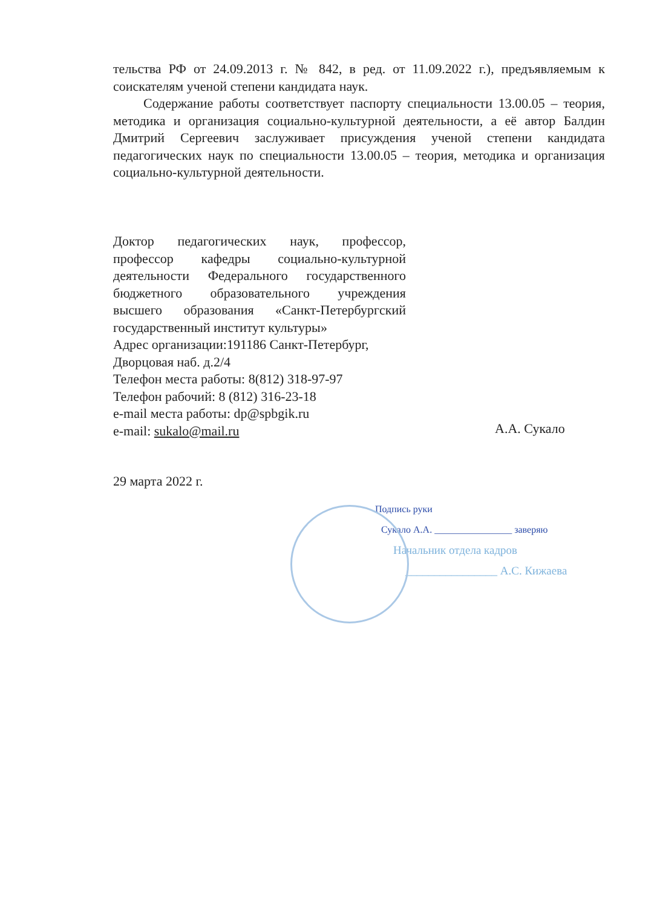тельства РФ от 24.09.2013 г. № 842, в ред. от 11.09.2022 г.), предъявляемым к соискателям ученой степени кандидата наук.
Содержание работы соответствует паспорту специальности 13.00.05 – теория, методика и организация социально-культурной деятельности, а её автор Балдин Дмитрий Сергеевич заслуживает присуждения ученой степени кандидата педагогических наук по специальности 13.00.05 – теория, методика и организация социально-культурной деятельности.
Доктор педагогических наук, профессор, профессор кафедры социально-культурной деятельности Федерального государственного бюджетного образовательного учреждения высшего образования «Санкт-Петербургский государственный институт культуры»
Адрес организации:191186 Санкт-Петербург, Дворцовая наб. д.2/4
Телефон места работы: 8(812) 318-97-97
Телефон рабочий: 8 (812) 316-23-18
e-mail места работы: dp@spbgik.ru
e-mail: sukalo@mail.ru
А.А. Сукало
29 марта 2022 г.
Подпись руки
Сукало А.А. ________________ заверяю
Начальник отдела кадров
________________ А.С. Кижаева